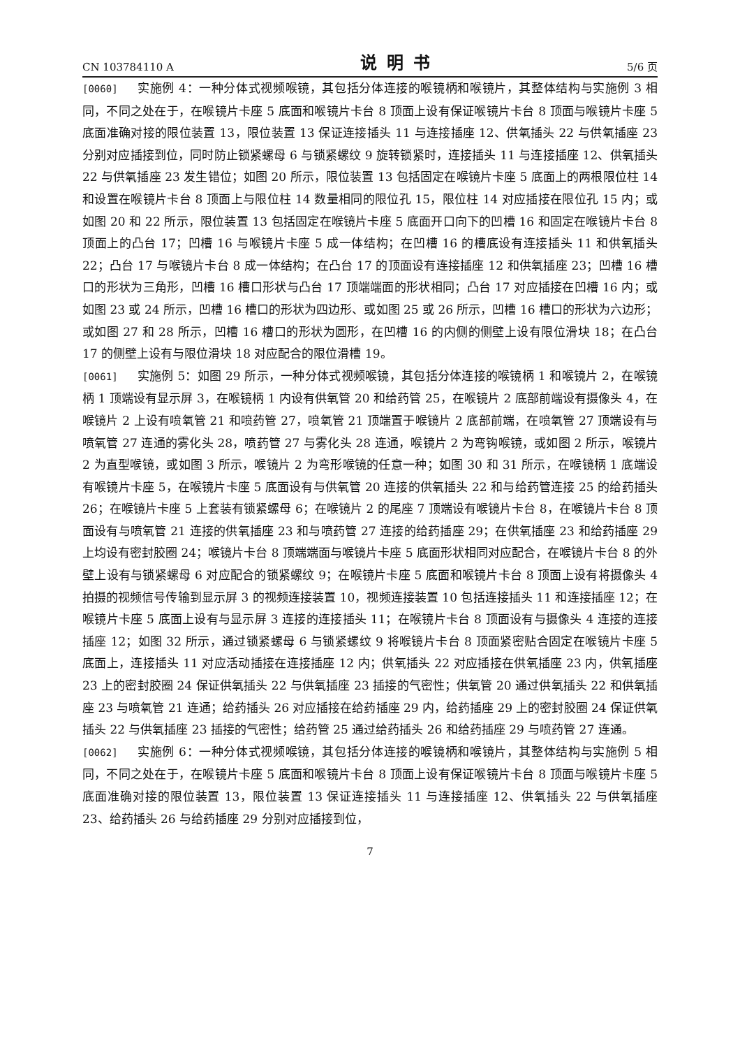CN 103784110 A 说明书 5/6 页
[0060] 实施例 4：一种分体式视频喉镜，其包括分体连接的喉镜柄和喉镜片，其整体结构与实施例 3 相同，不同之处在于，在喉镜片卡座 5 底面和喉镜片卡台 8 顶面上设有保证喉镜片卡台 8 顶面与喉镜片卡座 5 底面准确对接的限位装置 13，限位装置 13 保证连接插头 11 与连接插座 12、供氧插头 22 与供氧插座 23 分别对应插接到位，同时防止锁紧螺母 6 与锁紧螺纹 9 旋转锁紧时，连接插头 11 与连接插座 12、供氧插头 22 与供氧插座 23 发生错位；如图 20 所示，限位装置 13 包括固定在喉镜片卡座 5 底面上的两根限位柱 14 和设置在喉镜片卡台 8 顶面上与限位柱 14 数量相同的限位孔 15，限位柱 14 对应插接在限位孔 15 内；或如图 20 和 22 所示，限位装置 13 包括固定在喉镜片卡座 5 底面开口向下的凹槽 16 和固定在喉镜片卡台 8 顶面上的凸台 17；凹槽 16 与喉镜片卡座 5 成一体结构；在凹槽 16 的槽底设有连接插头 11 和供氧插头 22；凸台 17 与喉镜片卡台 8 成一体结构；在凸台 17 的顶面设有连接插座 12 和供氧插座 23；凹槽 16 槽口的形状为三角形，凹槽 16 槽口形状与凸台 17 顶端端面的形状相同；凸台 17 对应插接在凹槽 16 内；或如图 23 或 24 所示，凹槽 16 槽口的形状为四边形、或如图 25 或 26 所示，凹槽 16 槽口的形状为六边形；或如图 27 和 28 所示，凹槽 16 槽口的形状为圆形，在凹槽 16 的内侧的侧壁上设有限位滑块 18；在凸台 17 的侧壁上设有与限位滑块 18 对应配合的限位滑槽 19。
[0061] 实施例 5：如图 29 所示，一种分体式视频喉镜，其包括分体连接的喉镜柄 1 和喉镜片 2，在喉镜柄 1 顶端设有显示屏 3，在喉镜柄 1 内设有供氧管 20 和给药管 25，在喉镜片 2 底部前端设有摄像头 4，在喉镜片 2 上设有喷氧管 21 和喷药管 27，喷氧管 21 顶端置于喉镜片 2 底部前端，在喷氧管 27 顶端设有与喷氧管 27 连通的雾化头 28，喷药管 27 与雾化头 28 连通，喉镜片 2 为弯钩喉镜，或如图 2 所示，喉镜片 2 为直型喉镜，或如图 3 所示，喉镜片 2 为弯形喉镜的任意一种；如图 30 和 31 所示，在喉镜柄 1 底端设有喉镜片卡座 5，在喉镜片卡座 5 底面设有与供氧管 20 连接的供氧插头 22 和与给药管连接 25 的给药插头 26；在喉镜片卡座 5 上套装有锁紧螺母 6；在喉镜片 2 的尾座 7 顶端设有喉镜片卡台 8，在喉镜片卡台 8 顶面设有与喷氧管 21 连接的供氧插座 23 和与喷药管 27 连接的给药插座 29；在供氧插座 23 和给药插座 29 上均设有密封胶圈 24；喉镜片卡台 8 顶端端面与喉镜片卡座 5 底面形状相同对应配合，在喉镜片卡台 8 的外壁上设有与锁紧螺母 6 对应配合的锁紧螺纹 9；在喉镜片卡座 5 底面和喉镜片卡台 8 顶面上设有将摄像头 4 拍摄的视频信号传输到显示屏 3 的视频连接装置 10，视频连接装置 10 包括连接插头 11 和连接插座 12；在喉镜片卡座 5 底面上设有与显示屏 3 连接的连接插头 11；在喉镜片卡台 8 顶面设有与摄像头 4 连接的连接插座 12；如图 32 所示，通过锁紧螺母 6 与锁紧螺纹 9 将喉镜片卡台 8 顶面紧密贴合固定在喉镜片卡座 5 底面上，连接插头 11 对应活动插接在连接插座 12 内；供氧插头 22 对应插接在供氧插座 23 内，供氧插座 23 上的密封胶圈 24 保证供氧插头 22 与供氧插座 23 插接的气密性；供氧管 20 通过供氧插头 22 和供氧插座 23 与喷氧管 21 连通；给药插头 26 对应插接在给药插座 29 内，给药插座 29 上的密封胶圈 24 保证供氧插头 22 与供氧插座 23 插接的气密性；给药管 25 通过给药插头 26 和给药插座 29 与喷药管 27 连通。
[0062] 实施例 6：一种分体式视频喉镜，其包括分体连接的喉镜柄和喉镜片，其整体结构与实施例 5 相同，不同之处在于，在喉镜片卡座 5 底面和喉镜片卡台 8 顶面上设有保证喉镜片卡台 8 顶面与喉镜片卡座 5 底面准确对接的限位装置 13，限位装置 13 保证连接插头 11 与连接插座 12、供氧插头 22 与供氧插座 23、给药插头 26 与给药插座 29 分别对应插接到位，
7